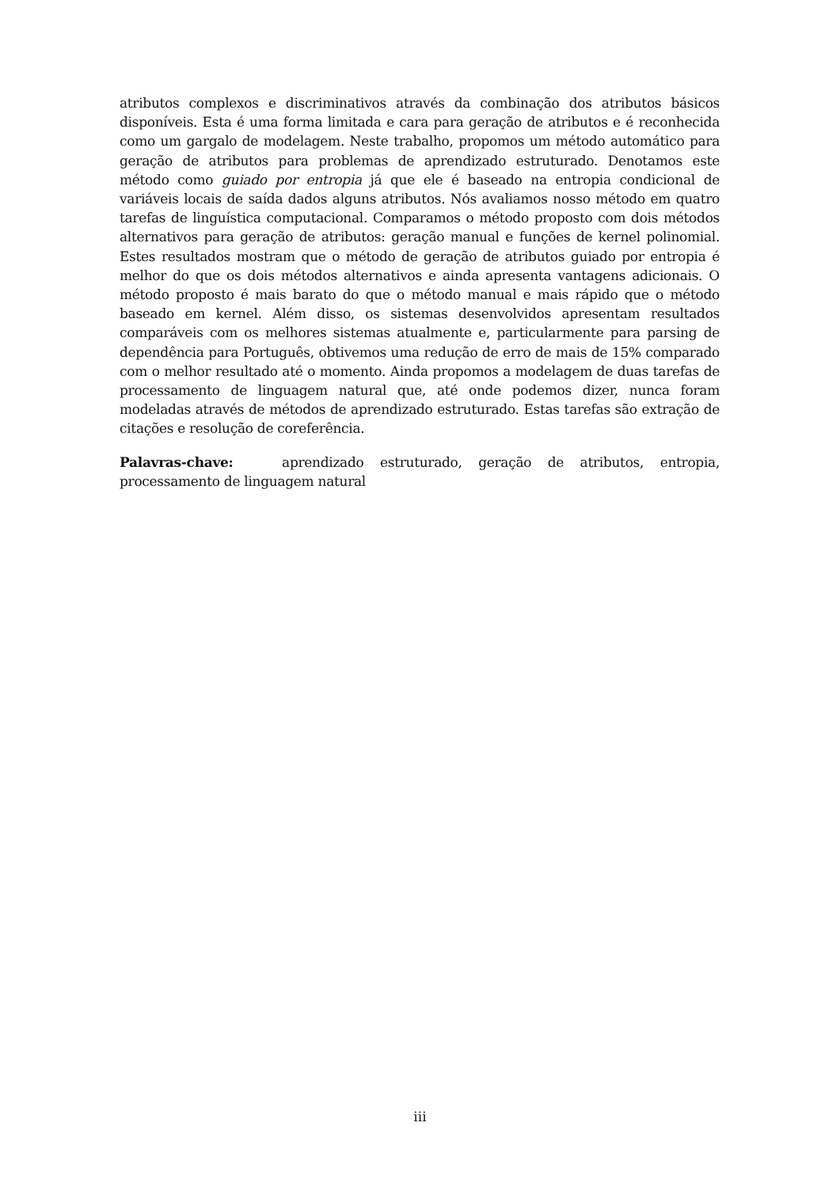atributos complexos e discriminativos através da combinação dos atributos básicos disponíveis. Esta é uma forma limitada e cara para geração de atributos e é reconhecida como um gargalo de modelagem. Neste trabalho, propomos um método automático para geração de atributos para problemas de aprendizado estruturado. Denotamos este método como guiado por entropia já que ele é baseado na entropia condicional de variáveis locais de saída dados alguns atributos. Nós avaliamos nosso método em quatro tarefas de linguística computacional. Comparamos o método proposto com dois métodos alternativos para geração de atributos: geração manual e funções de kernel polinomial. Estes resultados mostram que o método de geração de atributos guiado por entropia é melhor do que os dois métodos alternativos e ainda apresenta vantagens adicionais. O método proposto é mais barato do que o método manual e mais rápido que o método baseado em kernel. Além disso, os sistemas desenvolvidos apresentam resultados comparáveis com os melhores sistemas atualmente e, particularmente para parsing de dependência para Português, obtivemos uma redução de erro de mais de 15% comparado com o melhor resultado até o momento. Ainda propomos a modelagem de duas tarefas de processamento de linguagem natural que, até onde podemos dizer, nunca foram modeladas através de métodos de aprendizado estruturado. Estas tarefas são extração de citações e resolução de coreferência.
Palavras-chave: aprendizado estruturado, geração de atributos, entropia, processamento de linguagem natural
iii